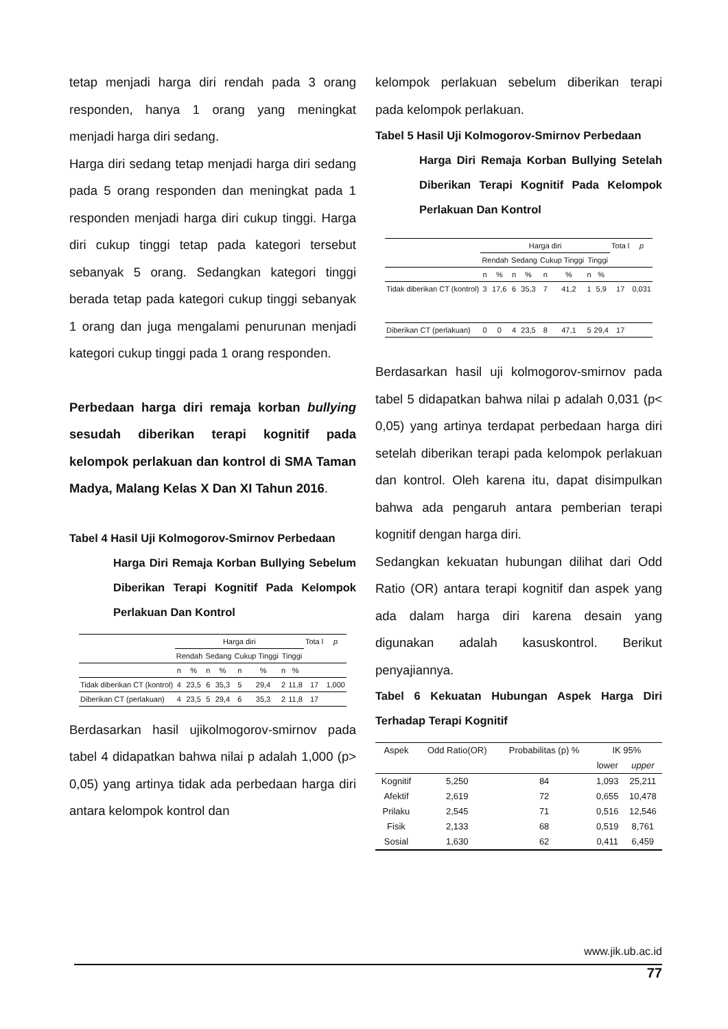tetap menjadi harga diri rendah pada 3 orang responden, hanya 1 orang yang meningkat menjadi harga diri sedang.
Harga diri sedang tetap menjadi harga diri sedang pada 5 orang responden dan meningkat pada 1 responden menjadi harga diri cukup tinggi. Harga diri cukup tinggi tetap pada kategori tersebut sebanyak 5 orang. Sedangkan kategori tinggi berada tetap pada kategori cukup tinggi sebanyak 1 orang dan juga mengalami penurunan menjadi kategori cukup tinggi pada 1 orang responden.
Perbedaan harga diri remaja korban bullying sesudah diberikan terapi kognitif pada kelompok perlakuan dan kontrol di SMA Taman Madya, Malang Kelas X Dan XI Tahun 2016.
Tabel 4 Hasil Uji Kolmogorov-Smirnov Perbedaan
Harga Diri Remaja Korban Bullying Sebelum Diberikan Terapi Kognitif Pada Kelompok Perlakuan Dan Kontrol
| | Harga diri | | | | | | | | Tota l | p |
| | Rendah | | Sedang | | Cukup Tinggi | | Tinggi | | | |
| | n | % | n | % | n | % | n | % | | |
| Tidak diberikan CT (kontrol) | 4 | 23,5 | 6 | 35,3 | 5 | 29,4 | 2 | 11,8 | 17 | 1,000 |
| Diberikan CT (perlakuan) | 4 | 23,5 | 5 | 29,4 | 6 | 35,3 | 2 | 11,8 | 17 | |
Berdasarkan hasil ujikolmogorov-smirnov pada tabel 4 didapatkan bahwa nilai p adalah 1,000 (p> 0,05) yang artinya tidak ada perbedaan harga diri antara kelompok kontrol dan
kelompok perlakuan sebelum diberikan terapi pada kelompok perlakuan.
Tabel 5 Hasil Uji Kolmogorov-Smirnov Perbedaan
Harga Diri Remaja Korban Bullying Setelah Diberikan Terapi Kognitif Pada Kelompok Perlakuan Dan Kontrol
| | Harga diri | | | | | | | | Tota l | p |
| | Rendah | | Sedang | | Cukup Tinggi | | Tinggi | | | |
| | n | % | n | % | n | % | n | % | | |
| Tidak diberikan CT (kontrol) | 3 | 17,6 | 6 | 35,3 | 7 | 41,2 | 1 | 5,9 | 17 | 0,031 |
| Diberikan CT (perlakuan) | 0 | 0 | 4 | 23,5 | 8 | 47,1 | 5 | 29,4 | 17 | |
Berdasarkan hasil uji kolmogorov-smirnov pada tabel 5 didapatkan bahwa nilai p adalah 0,031 (p< 0,05) yang artinya terdapat perbedaan harga diri setelah diberikan terapi pada kelompok perlakuan dan kontrol. Oleh karena itu, dapat disimpulkan bahwa ada pengaruh antara pemberian terapi kognitif dengan harga diri.
Sedangkan kekuatan hubungan dilihat dari Odd Ratio (OR) antara terapi kognitif dan aspek yang ada dalam harga diri karena desain yang digunakan adalah kasuskontrol. Berikut penyajiannya.
Tabel 6 Kekuatan Hubungan Aspek Harga Diri Terhadap Terapi Kognitif
| Aspek | Odd Ratio(OR) | Probabilitas (p) % | IK 95% | |
| | | | lower | upper |
| Kognitif | 5,250 | 84 | 1,093 | 25,211 |
| Afektif | 2,619 | 72 | 0,655 | 10,478 |
| Prilaku | 2,545 | 71 | 0,516 | 12,546 |
| Fisik | 2,133 | 68 | 0,519 | 8,761 |
| Sosial | 1,630 | 62 | 0,411 | 6,459 |
www.jik.ub.ac.id
77